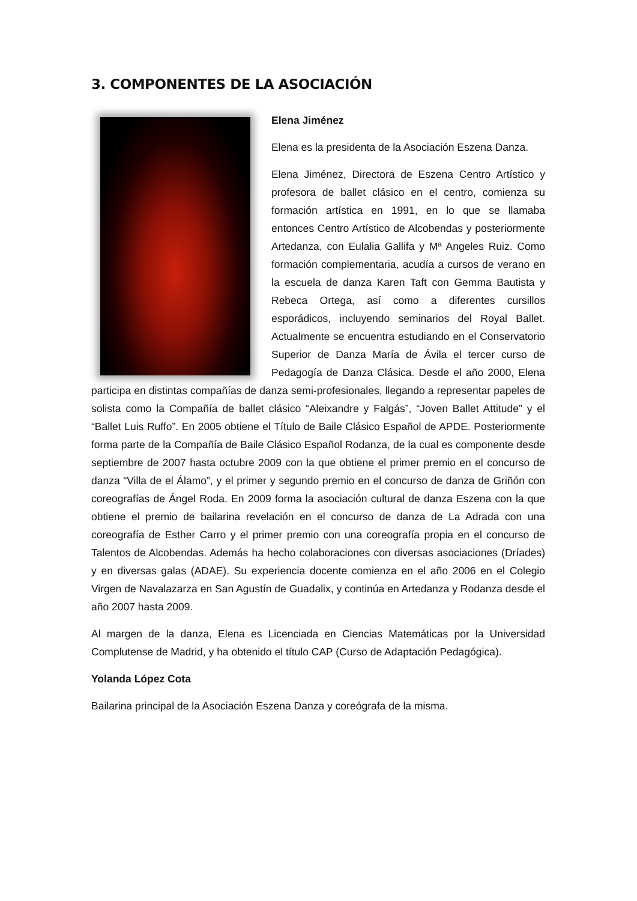3. COMPONENTES DE LA ASOCIACIÓN
Elena Jiménez
Elena es la presidenta de la Asociación Eszena Danza.
Elena Jiménez, Directora de Eszena Centro Artístico y profesora de ballet clásico en el centro, comienza su formación artística en 1991, en lo que se llamaba entonces Centro Artístico de Alcobendas y posteriormente Artedanza, con Eulalia Gallifa y Mª Angeles Ruiz. Como formación complementaria, acudía a cursos de verano en la escuela de danza Karen Taft con Gemma Bautista y Rebeca Ortega, así como a diferentes cursillos esporádicos, incluyendo seminarios del Royal Ballet. Actualmente se encuentra estudiando en el Conservatorio Superior de Danza María de Ávila el tercer curso de Pedagogía de Danza Clásica. Desde el año 2000, Elena participa en distintas compañías de danza semi-profesionales, llegando a representar papeles de solista como la Compañía de ballet clásico “Aleixandre y Falgás”, “Joven Ballet Attitude” y el “Ballet Luis Ruffo”. En 2005 obtiene el Título de Baile Clásico Español de APDE. Posteriormente forma parte de la Compañía de Baile Clásico Español Rodanza, de la cual es componente desde septiembre de 2007 hasta octubre 2009 con la que obtiene el primer premio en el concurso de danza “Villa de el Álamo”, y el primer y segundo premio en el concurso de danza de Griñón con coreografías de Ángel Roda. En 2009 forma la asociación cultural de danza Eszena con la que obtiene el premio de bailarina revelación en el concurso de danza de La Adrada con una coreografía de Esther Carro y el primer premio con una coreografía propia en el concurso de Talentos de Alcobendas. Además ha hecho colaboraciones con diversas asociaciones (Dríades) y en diversas galas (ADAE). Su experiencia docente comienza en el año 2006 en el Colegio Virgen de Navalazarza en San Agustín de Guadalix, y continúa en Artedanza y Rodanza desde el año 2007 hasta 2009.
Al margen de la danza, Elena es Licenciada en Ciencias Matemáticas por la Universidad Complutense de Madrid, y ha obtenido el título CAP (Curso de Adaptación Pedagógica).
Yolanda López Cota
Bailarina principal de la Asociación Eszena Danza y coreógrafa de la misma.